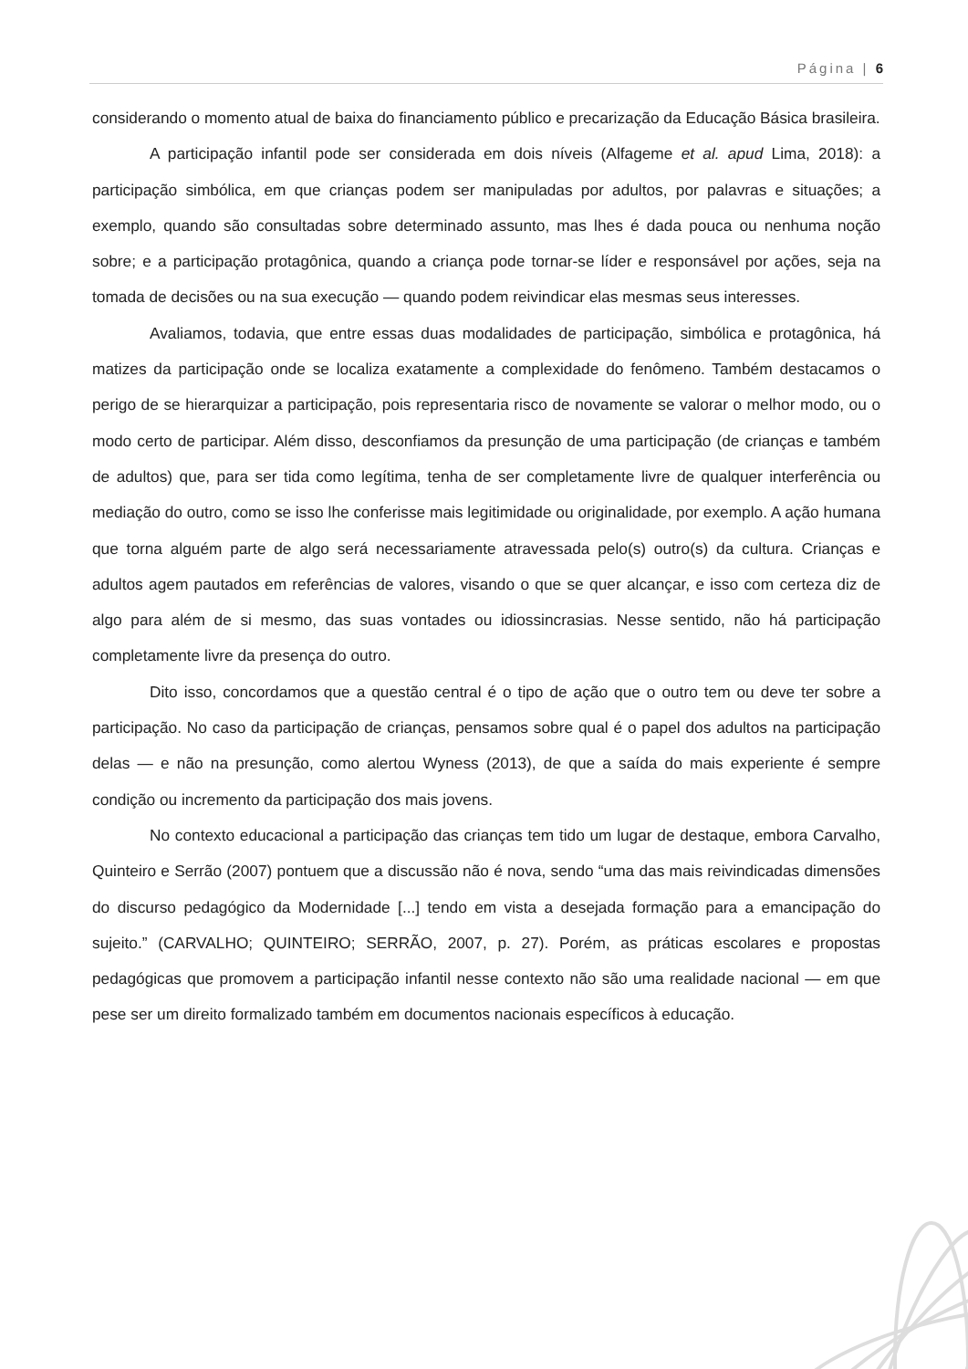Página | 6
considerando o momento atual de baixa do financiamento público e precarização da Educação Básica brasileira.
A participação infantil pode ser considerada em dois níveis (Alfageme et al. apud Lima, 2018): a participação simbólica, em que crianças podem ser manipuladas por adultos, por palavras e situações; a exemplo, quando são consultadas sobre determinado assunto, mas lhes é dada pouca ou nenhuma noção sobre; e a participação protagônica, quando a criança pode tornar-se líder e responsável por ações, seja na tomada de decisões ou na sua execução — quando podem reivindicar elas mesmas seus interesses.
Avaliamos, todavia, que entre essas duas modalidades de participação, simbólica e protagônica, há matizes da participação onde se localiza exatamente a complexidade do fenômeno. Também destacamos o perigo de se hierarquizar a participação, pois representaria risco de novamente se valorar o melhor modo, ou o modo certo de participar. Além disso, desconfiamos da presunção de uma participação (de crianças e também de adultos) que, para ser tida como legítima, tenha de ser completamente livre de qualquer interferência ou mediação do outro, como se isso lhe conferisse mais legitimidade ou originalidade, por exemplo. A ação humana que torna alguém parte de algo será necessariamente atravessada pelo(s) outro(s) da cultura. Crianças e adultos agem pautados em referências de valores, visando o que se quer alcançar, e isso com certeza diz de algo para além de si mesmo, das suas vontades ou idiossincrasias. Nesse sentido, não há participação completamente livre da presença do outro.
Dito isso, concordamos que a questão central é o tipo de ação que o outro tem ou deve ter sobre a participação. No caso da participação de crianças, pensamos sobre qual é o papel dos adultos na participação delas — e não na presunção, como alertou Wyness (2013), de que a saída do mais experiente é sempre condição ou incremento da participação dos mais jovens.
No contexto educacional a participação das crianças tem tido um lugar de destaque, embora Carvalho, Quinteiro e Serrão (2007) pontuem que a discussão não é nova, sendo “uma das mais reivindicadas dimensões do discurso pedagógico da Modernidade [...] tendo em vista a desejada formação para a emancipação do sujeito.” (CARVALHO; QUINTEIRO; SERRÃO, 2007, p. 27). Porém, as práticas escolares e propostas pedagógicas que promovem a participação infantil nesse contexto não são uma realidade nacional — em que pese ser um direito formalizado também em documentos nacionais específicos à educação.